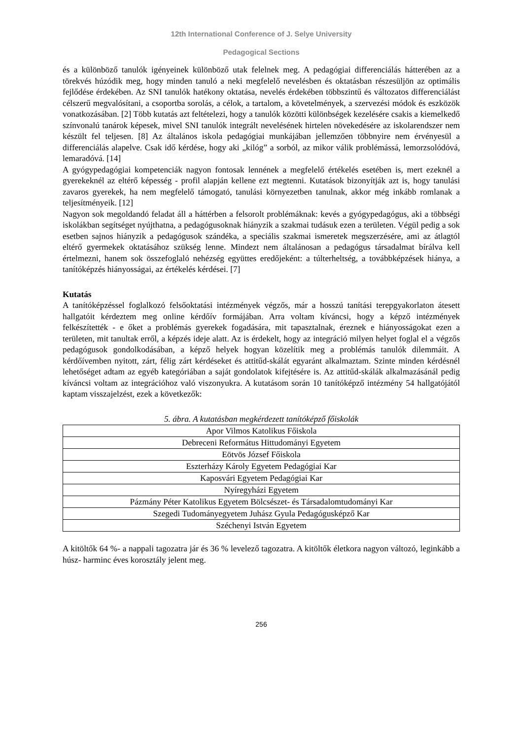12th International Conference of J. Selye University
Pedagogical Sections
és a különböző tanulók igényeinek különböző utak felelnek meg. A pedagógiai differenciálás hátterében az a törekvés húzódik meg, hogy minden tanuló a neki megfelelő nevelésben és oktatásban részesüljön az optimális fejlődése érdekében. Az SNI tanulók hatékony oktatása, nevelés érdekében többszintű és változatos differenciálást célszerű megvalósítani, a csoportba sorolás, a célok, a tartalom, a követelmények, a szervezési módok és eszközök vonatkozásában. [2] Több kutatás azt feltételezi, hogy a tanulók közötti különbségek kezelésére csakis a kiemelkedő színvonalú tanárok képesek, mivel SNI tanulók integrált nevelésének hirtelen növekedésére az iskolarendszer nem készült fel teljesen. [8] Az általános iskola pedagógiai munkájában jellemzően többnyire nem érvényesül a differenciálás alapelve. Csak idő kérdése, hogy aki „kilóg” a sorból, az mikor válik problémássá, lemorzsolódóvá, lemaradóvá. [14]
A gyógypedagógiai kompetenciák nagyon fontosak lennének a megfelelő értékelés esetében is, mert ezeknél a gyerekeknél az eltérő képesség - profil alapján kellene ezt megtenni. Kutatások bizonyítják azt is, hogy tanulási zavaros gyerekek, ha nem megfelelő támogató, tanulási környezetben tanulnak, akkor még inkább romlanak a teljesítményeik. [12]
Nagyon sok megoldandó feladat áll a háttérben a felsorolt problémáknak: kevés a gyógypedagógus, aki a többségi iskolákban segítséget nyújthatna, a pedagógusoknak hiányzik a szakmai tudásuk ezen a területen. Végül pedig a sok esetben sajnos hiányzik a pedagógusok szándéka, a speciális szakmai ismeretek megszerzésére, ami az átlagtól eltérő gyermekek oktatásához szükség lenne. Mindezt nem általánosan a pedagógus társadalmat bírálva kell értelmezni, hanem sok összefoglaló nehézség együttes eredőjeként: a túlterheltség, a továbbképzések hiánya, a tanítóképzés hiányosságai, az értékelés kérdései. [7]
Kutatás
A tanítóképzéssel foglalkozó felsőoktatási intézmények végzős, már a hosszú tanítási terepgyakorlaton átesett hallgatóit kérdeztem meg online kérdőív formájában. Arra voltam kíváncsi, hogy a képző intézmények felkészítették - e őket a problémás gyerekek fogadására, mit tapasztalnak, éreznek e hiányosságokat ezen a területen, mit tanultak erről, a képzés ideje alatt. Az is érdekelt, hogy az integráció milyen helyet foglal el a végzős pedagógusok gondolkodásában, a képző helyek hogyan közelítik meg a problémás tanulók dilemmáit. A kérdőívemben nyitott, zárt, félig zárt kérdéseket és attitűd-skálát egyaránt alkalmaztam. Szinte minden kérdésnél lehetőséget adtam az egyéb kategóriában a saját gondolatok kifejtésére is. Az attitűd-skálák alkalmazásánál pedig kíváncsi voltam az integrációhoz való viszonyukra. A kutatásom során 10 tanítóképző intézmény 54 hallgatójától kaptam visszajelzést, ezek a következők:
5. ábra. A kutatásban megkérdezett tanítóképző főiskolák
| Apor Vilmos Katolikus Főiskola |
| Debreceni Református Hittudományi Egyetem |
| Eötvös József Főiskola |
| Eszterházy Károly Egyetem Pedagógiai Kar |
| Kaposvári Egyetem Pedagógiai Kar |
| Nyíregyházi Egyetem |
| Pázmány Péter Katolikus Egyetem Bölcsészet- és Társadalomtudományi Kar |
| Szegedi Tudományegyetem Juhász Gyula Pedagógusképző Kar |
| Széchenyi István Egyetem |
A kitöltők 64 %- a nappali tagozatra jár és 36 % levelező tagozatra. A kitöltők életkora nagyon változó, leginkább a húsz- harminc éves korosztály jelent meg.
256